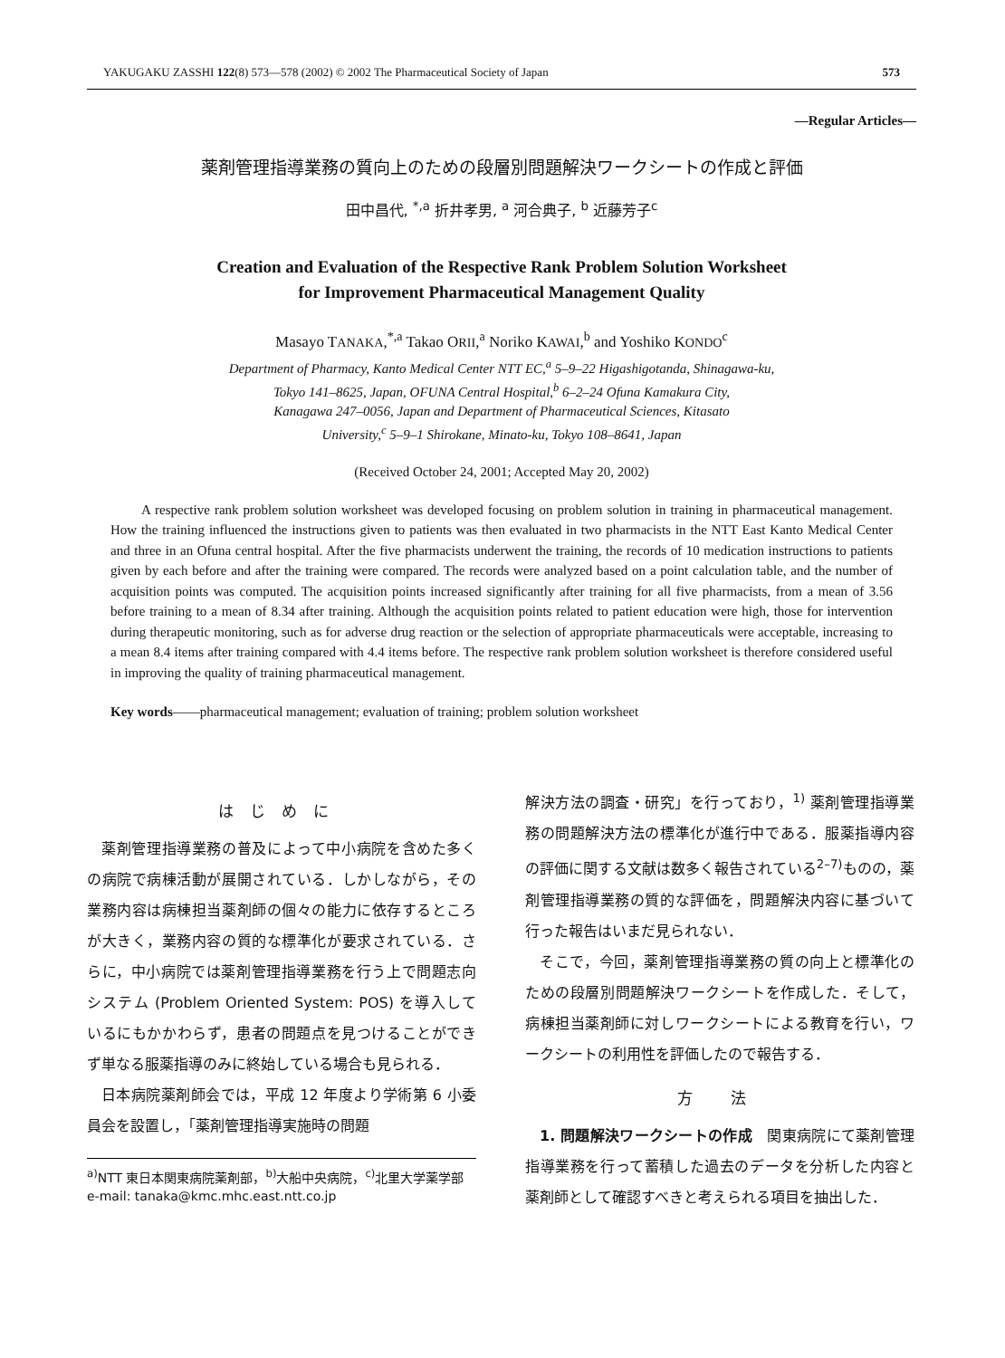YAKUGAKU ZASSHI 122(8) 573—578 (2002) © 2002 The Pharmaceutical Society of Japan 573
—Regular Articles—
薬剤管理指導業務の質向上のための段層別問題解決ワークシートの作成と評価
田中昌代, <sup>*,a</sup> 折井孝男, <sup>a</sup> 河合典子, <sup>b</sup> 近藤芳子<sup>c</sup>
Creation and Evaluation of the Respective Rank Problem Solution Worksheet
for Improvement Pharmaceutical Management Quality
Masayo TANAKA,<sup>*,a</sup> Takao ORII,<sup>a</sup> Noriko KAWAI,<sup>b</sup> and Yoshiko KONDO<sup>c</sup>
Department of Pharmacy, Kanto Medical Center NTT EC,<sup>a</sup> 5–9–22 Higashigotanda, Shinagawa-ku,
Tokyo 141–8625, Japan, OFUNA Central Hospital,<sup>b</sup> 6–2–24 Ofuna Kamakura City,
Kanagawa 247–0056, Japan and Department of Pharmaceutical Sciences, Kitasato
University,<sup>c</sup> 5–9–1 Shirokane, Minato-ku, Tokyo 108–8641, Japan
(Received October 24, 2001; Accepted May 20, 2002)
A respective rank problem solution worksheet was developed focusing on problem solution in training in pharmaceutical management. How the training influenced the instructions given to patients was then evaluated in two pharmacists in the NTT East Kanto Medical Center and three in an Ofuna central hospital. After the five pharmacists underwent the training, the records of 10 medication instructions to patients given by each before and after the training were compared. The records were analyzed based on a point calculation table, and the number of acquisition points was computed. The acquisition points increased significantly after training for all five pharmacists, from a mean of 3.56 before training to a mean of 8.34 after training. Although the acquisition points related to patient education were high, those for intervention during therapeutic monitoring, such as for adverse drug reaction or the selection of appropriate pharmaceuticals were acceptable, increasing to a mean 8.4 items after training compared with 4.4 items before. The respective rank problem solution worksheet is therefore considered useful in improving the quality of training pharmaceutical management.
Key words——pharmaceutical management; evaluation of training; problem solution worksheet
はじめに
薬剤管理指導業務の普及によって中小病院を含めた多くの病院で病棟活動が展開されている．しかしながら，その業務内容は病棟担当薬剤師の個々の能力に依存するところが大きく，業務内容の質的な標準化が要求されている．さらに，中小病院では薬剤管理指導業務を行う上で問題志向システム (Problem Oriented System: POS) を導入しているにもかかわらず，患者の問題点を見つけることができず単なる服薬指導のみに終始している場合も見られる．
日本病院薬剤師会では，平成 12 年度より学術第 6 小委員会を設置し，「薬剤管理指導実施時の問題
<sup>a)</sup> NTT 東日本関東病院薬剤部，<sup>b)</sup>大船中央病院，<sup>c)</sup>北里大学薬学部
e-mail: tanaka@kmc.mhc.east.ntt.co.jp
解決方法の調査・研究」を行っており，<sup>1)</sup> 薬剤管理指導業務の問題解決方法の標準化が進行中である．服薬指導内容の評価に関する文献は数多く報告されている<sup>2–7)</sup>ものの，薬剤管理指導業務の質的な評価を，問題解決内容に基づいて行った報告はいまだ見られない．
そこで，今回，薬剤管理指導業務の質の向上と標準化のための段層別問題解決ワークシートを作成した．そして，病棟担当薬剤師に対しワークシートによる教育を行い，ワークシートの利用性を評価したので報告する．
方 法
1. 問題解決ワークシートの作成　関東病院にて薬剤管理指導業務を行って蓄積した過去のデータを分析した内容と薬剤師として確認すべきと考えられる項目を抽出した．